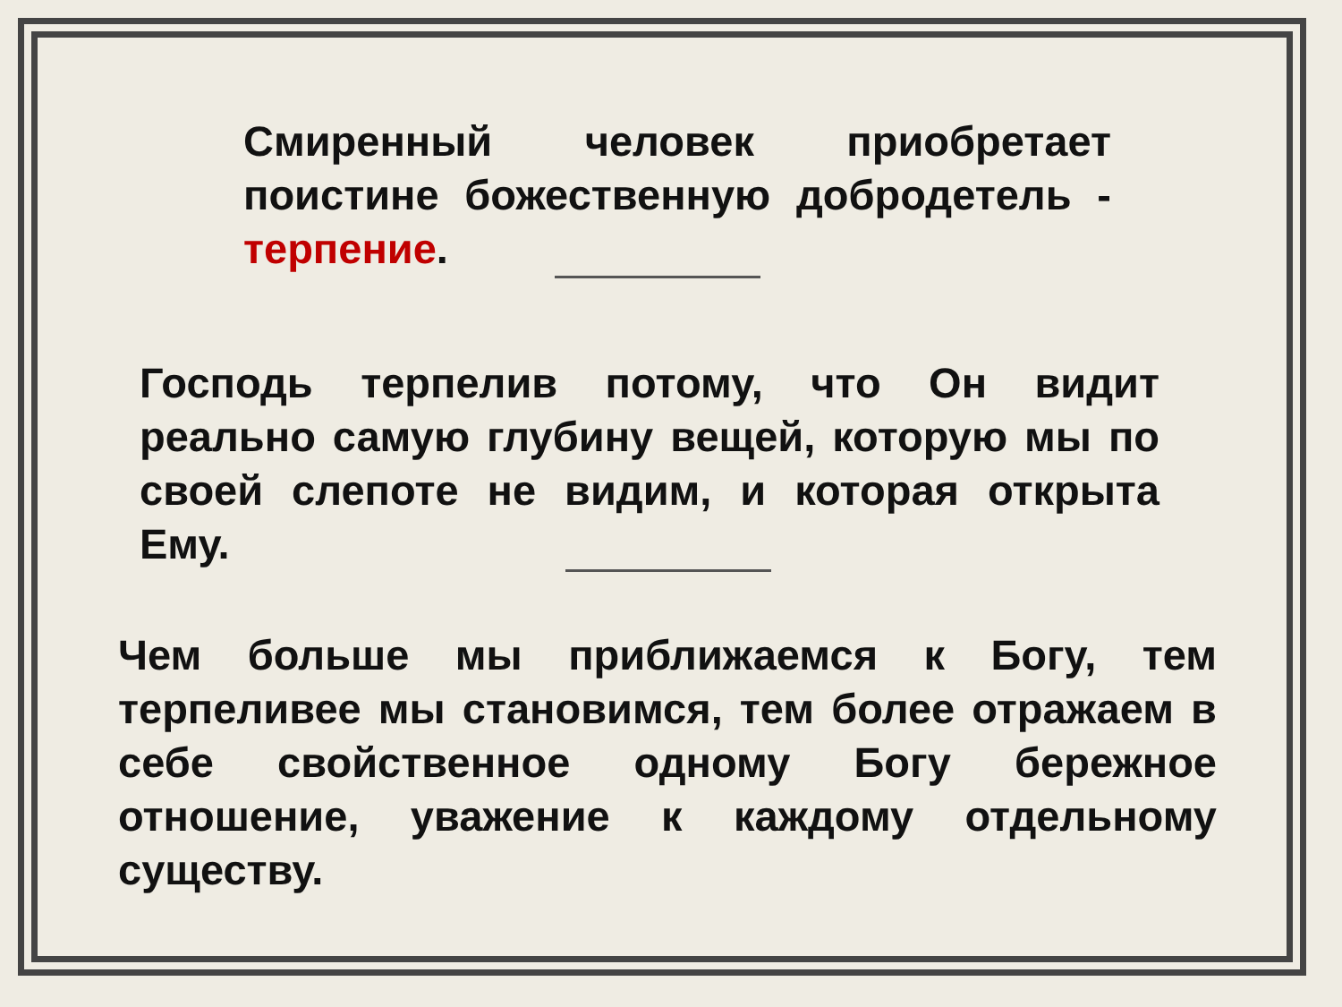Смиренный человек приобретает поистине божественную добродетель - терпение.
Господь терпелив потому, что Он видит реально самую глубину вещей, которую мы по своей слепоте не видим, и которая открыта Ему.
Чем больше мы приближаемся к Богу, тем терпеливее мы становимся, тем более отражаем в себе свойственное одному Богу бережное отношение, уважение к каждому отдельному существу.